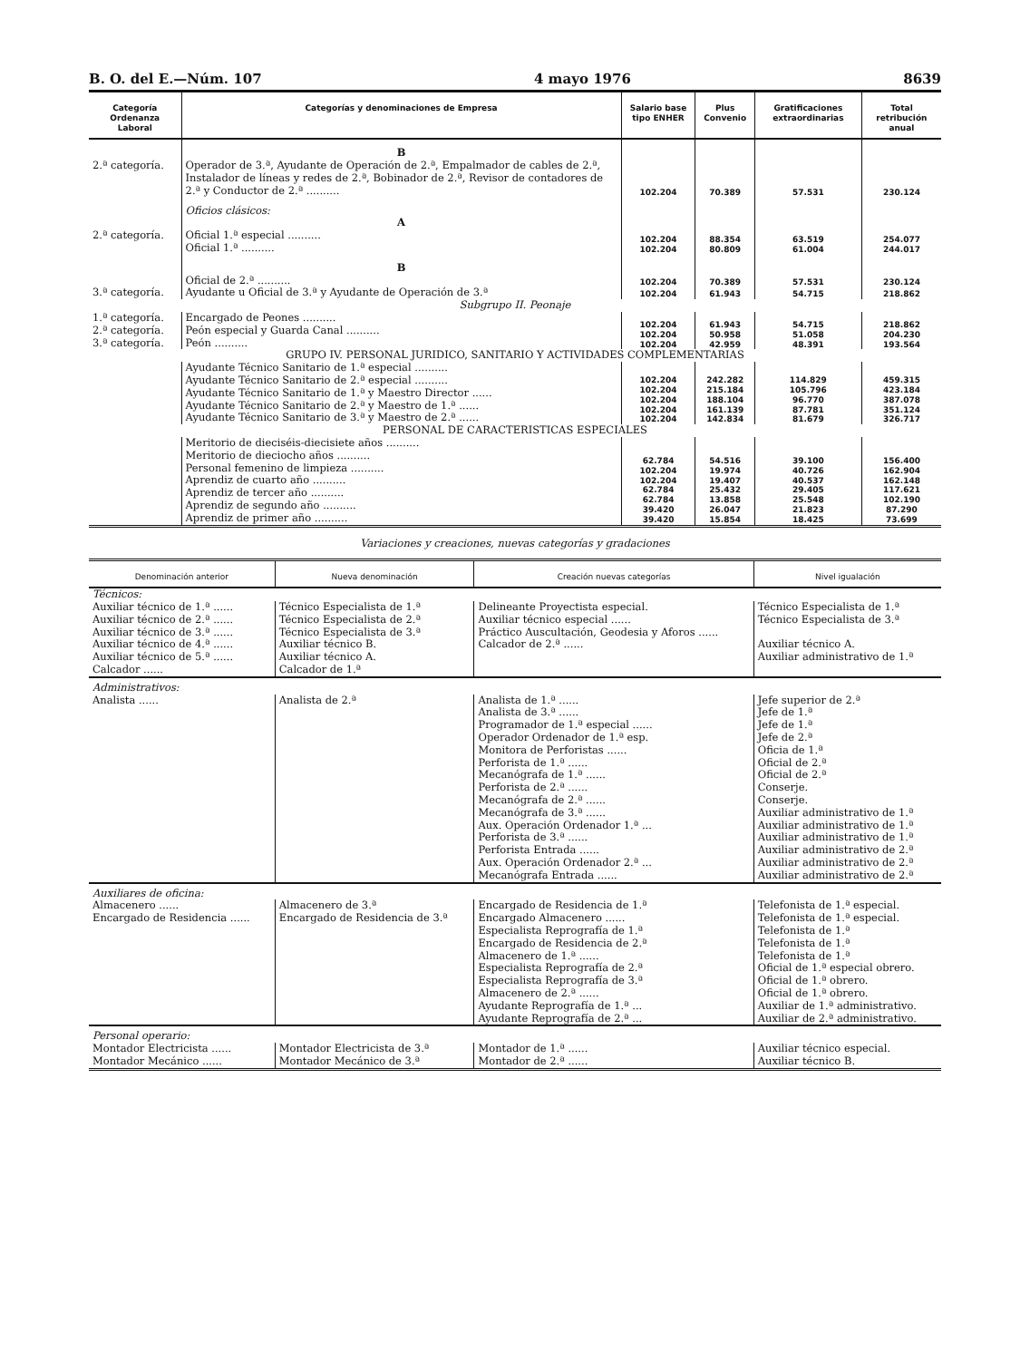B. O. del E.—Núm. 107 4 mayo 1976 8639
| Categoría Ordenanza Laboral | Categorías y denominaciones de Empresa | Salario base tipo ENHER | Plus Convenio | Gratificaciones extraordinarias | Total retribución anual |
| --- | --- | --- | --- | --- | --- |
| | B | | | | |
| 2.ª categoría. | Operador de 3.ª, Ayudante de Operación de 2.ª, Empalmador de cables de 2.ª, Instalador de líneas y redes de 2.ª, Bobinador de 2.ª, Revisor de contadores de 2.ª y Conductor de 2.ª .......... | 102.204 | 70.389 | 57.531 | 230.124 |
| | Oficios clásicos: A | | | | |
| 2.ª categoría. | Oficial 1.ª especial .......... Oficial 1.ª .......... | 102.204 102.204 | 88.354 80.809 | 63.519 61.004 | 254.077 244.017 |
| | B | | | | |
| | Oficial de 2.ª .......... | 102.204 | 70.389 | 57.531 | 230.124 |
| 3.ª categoría. | Ayudante u Oficial de 3.ª y Ayudante de Operación de 3.ª | 102.204 | 61.943 | 54.715 | 218.862 |
| Subgrupo II. Peonaje | | | | | |
| 1.ª categoría. 2.ª categoría. 3.ª categoría. | Encargado de Peones .......... Peón especial y Guarda Canal .......... Peón .......... | 102.204 102.204 102.204 | 61.943 50.958 42.959 | 54.715 51.058 48.391 | 218.862 204.230 193.564 |
| GRUPO IV. PERSONAL JURIDICO, SANITARIO Y ACTIVIDADES COMPLEMENTARIAS | | | | | |
| | Ayudante Técnico Sanitario de 1.ª especial .......... Ayudante Técnico Sanitario de 2.ª especial .......... Ayudante Técnico Sanitario de 1.ª y Maestro Director ...... Ayudante Técnico Sanitario de 2.ª y Maestro de 1.ª ...... Ayudante Técnico Sanitario de 3.ª y Maestro de 2.ª ...... | 102.204 102.204 102.204 102.204 102.204 | 242.282 215.184 188.104 161.139 142.834 | 114.829 105.796 96.770 87.781 81.679 | 459.315 423.184 387.078 351.124 326.717 |
| PERSONAL DE CARACTERISTICAS ESPECIALES | | | | | |
| | Meritorio de dieciséis-diecisiete años .......... Meritorio de dieciocho años .......... Personal femenino de limpieza .......... Aprendiz de cuarto año .......... Aprendiz de tercer año .......... Aprendiz de segundo año .......... Aprendiz de primer año .......... | 62.784 102.204 102.204 62.784 62.784 39.420 39.420 | 54.516 19.974 19.407 25.432 13.858 26.047 15.854 | 39.100 40.726 40.537 29.405 25.548 21.823 18.425 | 156.400 162.904 162.148 117.621 102.190 87.290 73.699 |
Variaciones y creaciones, nuevas categorías y gradaciones
| Denominación anterior | Nueva denominación | Creación nuevas categorías | Nivel igualación |
| --- | --- | --- | --- |
| Técnicos: | | | |
| Auxiliar técnico de 1.ª ...... Auxiliar técnico de 2.ª ...... Auxiliar técnico de 3.ª ...... Auxiliar técnico de 4.ª ...... Auxiliar técnico de 5.ª ...... Calcador ...... | Técnico Especialista de 1.ª Técnico Especialista de 2.ª Técnico Especialista de 3.ª Auxiliar técnico B. Auxiliar técnico A. Calcador de 1.ª | Delineante Proyectista especial. Auxiliar técnico especial ...... Práctico Auscultación, Geodesia y Aforos ...... Calcador de 2.ª ...... | Técnico Especialista de 1.ª Técnico Especialista de 3.ª Auxiliar técnico A. Auxiliar administrativo de 1.ª |
| Administrativos: | | | |
| Analista ...... | Analista de 2.ª | Analista de 1.ª ...... Analista de 3.ª ...... Programador de 1.ª especial ...... Operador Ordenador de 1.ª esp. Monitora de Perforistas ...... Perforista de 1.ª ...... Mecanógrafa de 1.ª ...... Perforista de 2.ª ...... Mecanógrafa de 2.ª ...... Mecanógrafa de 3.ª ...... Aux. Operación Ordenador 1.ª ... Perforista de 3.ª ...... Perforista Entrada ...... Aux. Operación Ordenador 2.ª ... Mecanógrafa Entrada ...... | Jefe superior de 2.ª Jefe de 1.ª Jefe de 1.ª Jefe de 2.ª Oficia de 1.ª Oficial de 2.ª Oficial de 2.ª Conserje. Conserje. Auxiliar administrativo de 1.ª Auxiliar administrativo de 1.ª Auxiliar administrativo de 1.ª Auxiliar administrativo de 2.ª Auxiliar administrativo de 2.ª Auxiliar administrativo de 2.ª |
| Auxiliares de oficina: | | | |
| Almacenero ...... Encargado de Residencia ...... | Almacenero de 3.ª Encargado de Residencia de 3.ª | Encargado de Residencia de 1.ª Encargado Almacenero ...... Especialista Reprografía de 1.ª Encargado de Residencia de 2.ª Almacenero de 1.ª ...... Especialista Reprografía de 2.ª Especialista Reprografía de 3.ª Almacenero de 2.ª ...... Ayudante Reprografía de 1.ª ... Ayudante Reprografía de 2.ª ... | Telefonista de 1.ª especial. Telefonista de 1.ª especial. Telefonista de 1.ª Telefonista de 1.ª Telefonista de 1.ª Oficial de 1.ª especial obrero. Oficial de 1.ª obrero. Oficial de 1.ª obrero. Auxiliar de 1.ª administrativo. Auxiliar de 2.ª administrativo. |
| Personal operario: | | | |
| Montador Electricista ...... Montador Mecánico ...... | Montador Electricista de 3.ª Montador Mecánico de 3.ª | Montador de 1.ª ...... Montador de 2.ª ...... | Auxiliar técnico especial. Auxiliar técnico B. |